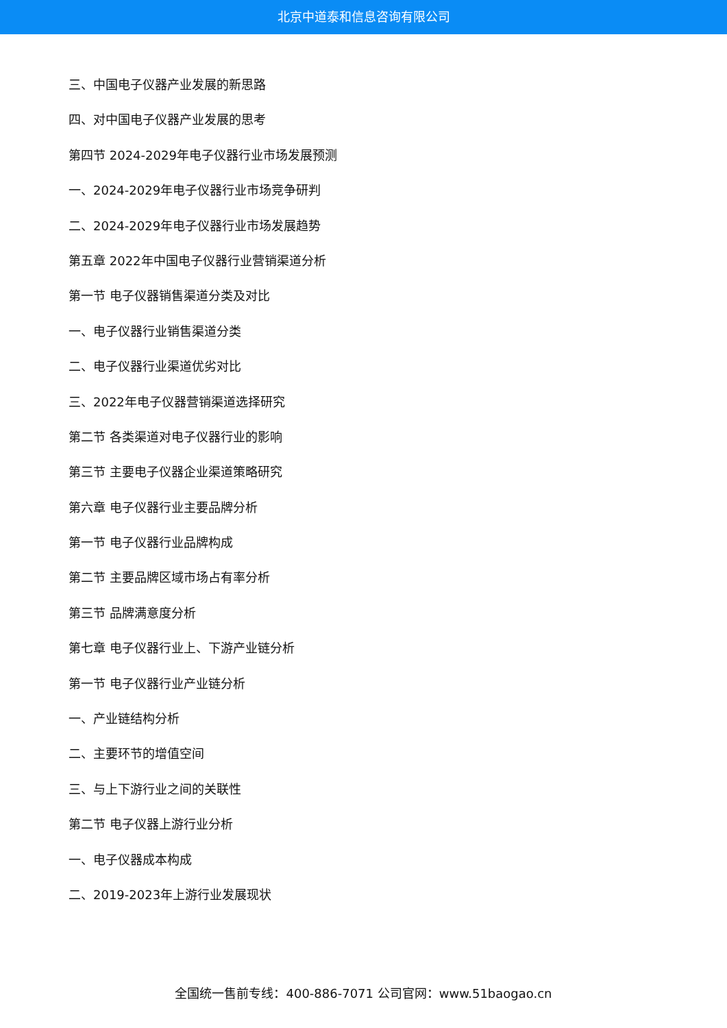北京中道泰和信息咨询有限公司
三、中国电子仪器产业发展的新思路
四、对中国电子仪器产业发展的思考
第四节 2024-2029年电子仪器行业市场发展预测
一、2024-2029年电子仪器行业市场竞争研判
二、2024-2029年电子仪器行业市场发展趋势
第五章 2022年中国电子仪器行业营销渠道分析
第一节 电子仪器销售渠道分类及对比
一、电子仪器行业销售渠道分类
二、电子仪器行业渠道优劣对比
三、2022年电子仪器营销渠道选择研究
第二节 各类渠道对电子仪器行业的影响
第三节 主要电子仪器企业渠道策略研究
第六章 电子仪器行业主要品牌分析
第一节 电子仪器行业品牌构成
第二节 主要品牌区域市场占有率分析
第三节 品牌满意度分析
第七章 电子仪器行业上、下游产业链分析
第一节 电子仪器行业产业链分析
一、产业链结构分析
二、主要环节的增值空间
三、与上下游行业之间的关联性
第二节 电子仪器上游行业分析
一、电子仪器成本构成
二、2019-2023年上游行业发展现状
全国统一售前专线：400-886-7071 公司官网：www.51baogao.cn